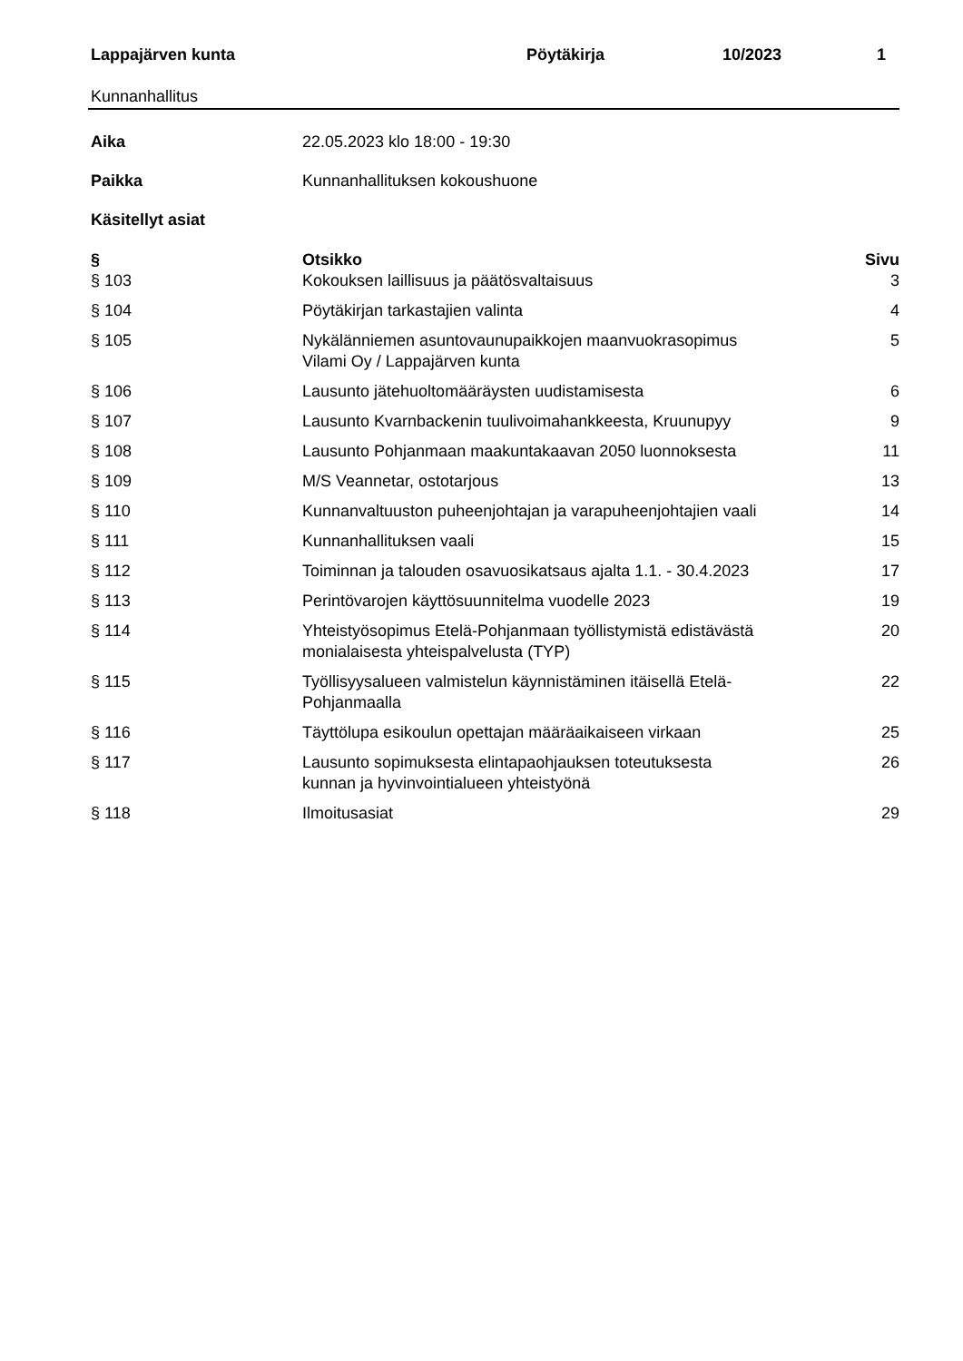Lappajärven kunta Pöytäkirja 10/2023 1
Kunnanhallitus
Aika 22.05.2023 klo 18:00 - 19:30
Paikka Kunnanhallituksen kokoushuone
Käsitellyt asiat
| § | Otsikko | Sivu |
| --- | --- | --- |
| § 103 | Kokouksen laillisuus ja päätösvaltaisuus | 3 |
| § 104 | Pöytäkirjan tarkastajien valinta | 4 |
| § 105 | Nykälänniemen asuntovaunupaikkojen maanvuokrasopimus Vilami Oy / Lappajärven kunta | 5 |
| § 106 | Lausunto jätehuoltomääräysten uudistamisesta | 6 |
| § 107 | Lausunto Kvarnbackenin tuulivoimahankkeesta, Kruunupyy | 9 |
| § 108 | Lausunto Pohjanmaan maakuntakaavan 2050 luonnoksesta | 11 |
| § 109 | M/S Veannetar, ostotarjous | 13 |
| § 110 | Kunnanvaltuuston puheenjohtajan ja varapuheenjohtajien vaali | 14 |
| § 111 | Kunnanhallituksen vaali | 15 |
| § 112 | Toiminnan ja talouden osavuosikatsaus ajalta 1.1. - 30.4.2023 | 17 |
| § 113 | Perintövarojen käyttösuunnitelma vuodelle 2023 | 19 |
| § 114 | Yhteistyösopimus Etelä-Pohjanmaan työllistymistä edistävästä monialaisesta yhteispalvelusta (TYP) | 20 |
| § 115 | Työllisyysalueen valmistelun käynnistäminen itäisellä Etelä- Pohjanmaalla | 22 |
| § 116 | Täyttölupa esikoulun opettajan määräaikaiseen virkaan | 25 |
| § 117 | Lausunto sopimuksesta elintapaohjauksen toteutuksesta kunnan ja hyvinvointialueen yhteistyönä | 26 |
| § 118 | Ilmoitusasiat | 29 |